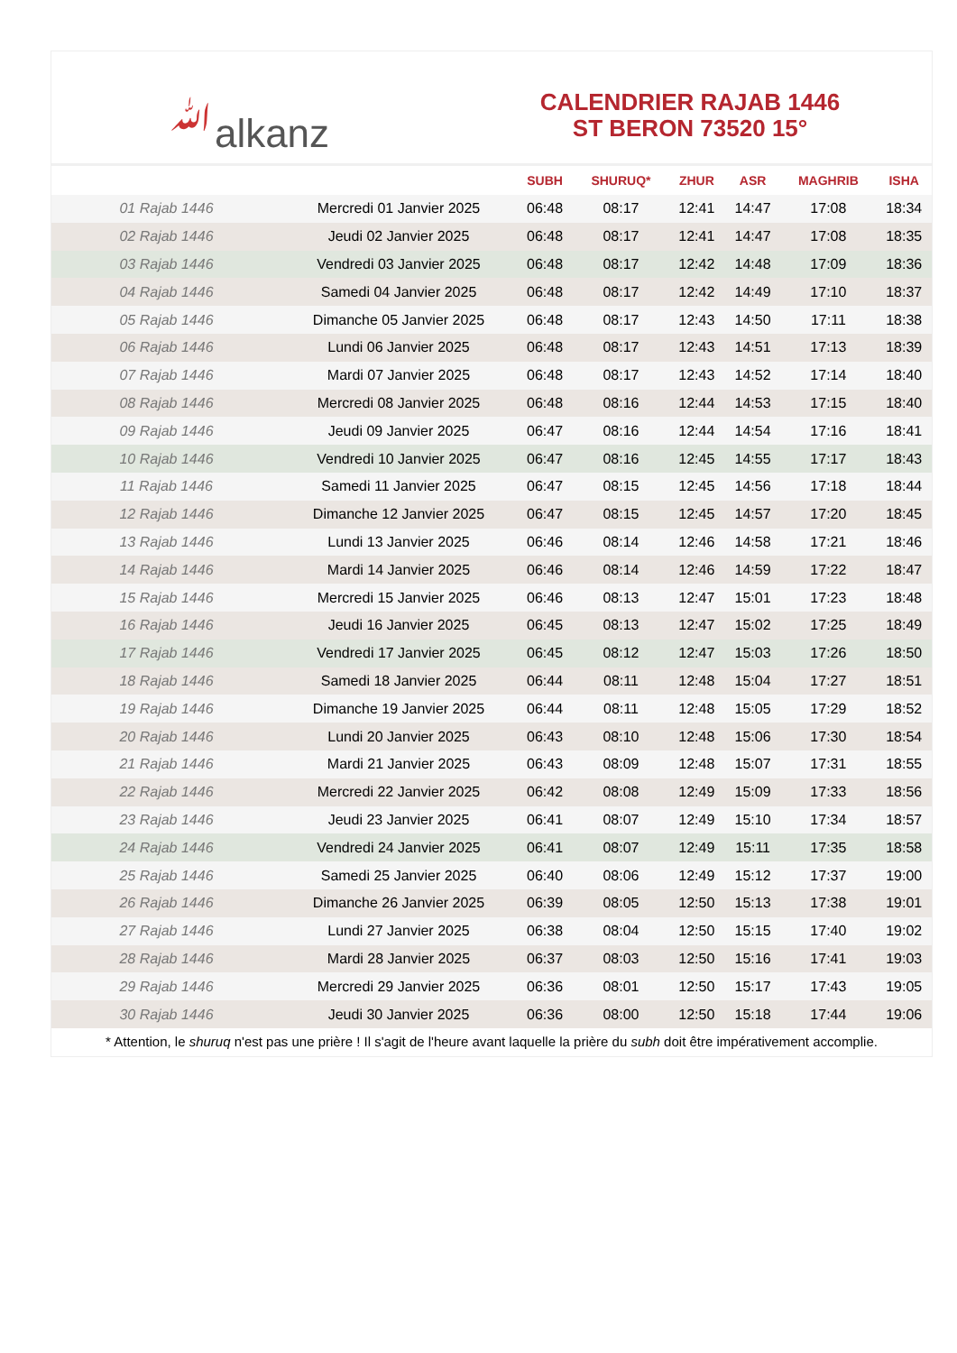ﷲalkanz
CALENDRIER RAJAB 1446
ST BERON 73520 15°
| | | SUBH | SHURUQ* | ZHUR | ASR | MAGHRIB | ISHA |
| --- | --- | --- | --- | --- | --- | --- | --- |
| 01 Rajab 1446 | Mercredi 01 Janvier 2025 | 06:48 | 08:17 | 12:41 | 14:47 | 17:08 | 18:34 |
| 02 Rajab 1446 | Jeudi 02 Janvier 2025 | 06:48 | 08:17 | 12:41 | 14:47 | 17:08 | 18:35 |
| 03 Rajab 1446 | Vendredi 03 Janvier 2025 | 06:48 | 08:17 | 12:42 | 14:48 | 17:09 | 18:36 |
| 04 Rajab 1446 | Samedi 04 Janvier 2025 | 06:48 | 08:17 | 12:42 | 14:49 | 17:10 | 18:37 |
| 05 Rajab 1446 | Dimanche 05 Janvier 2025 | 06:48 | 08:17 | 12:43 | 14:50 | 17:11 | 18:38 |
| 06 Rajab 1446 | Lundi 06 Janvier 2025 | 06:48 | 08:17 | 12:43 | 14:51 | 17:13 | 18:39 |
| 07 Rajab 1446 | Mardi 07 Janvier 2025 | 06:48 | 08:17 | 12:43 | 14:52 | 17:14 | 18:40 |
| 08 Rajab 1446 | Mercredi 08 Janvier 2025 | 06:48 | 08:16 | 12:44 | 14:53 | 17:15 | 18:40 |
| 09 Rajab 1446 | Jeudi 09 Janvier 2025 | 06:47 | 08:16 | 12:44 | 14:54 | 17:16 | 18:41 |
| 10 Rajab 1446 | Vendredi 10 Janvier 2025 | 06:47 | 08:16 | 12:45 | 14:55 | 17:17 | 18:43 |
| 11 Rajab 1446 | Samedi 11 Janvier 2025 | 06:47 | 08:15 | 12:45 | 14:56 | 17:18 | 18:44 |
| 12 Rajab 1446 | Dimanche 12 Janvier 2025 | 06:47 | 08:15 | 12:45 | 14:57 | 17:20 | 18:45 |
| 13 Rajab 1446 | Lundi 13 Janvier 2025 | 06:46 | 08:14 | 12:46 | 14:58 | 17:21 | 18:46 |
| 14 Rajab 1446 | Mardi 14 Janvier 2025 | 06:46 | 08:14 | 12:46 | 14:59 | 17:22 | 18:47 |
| 15 Rajab 1446 | Mercredi 15 Janvier 2025 | 06:46 | 08:13 | 12:47 | 15:01 | 17:23 | 18:48 |
| 16 Rajab 1446 | Jeudi 16 Janvier 2025 | 06:45 | 08:13 | 12:47 | 15:02 | 17:25 | 18:49 |
| 17 Rajab 1446 | Vendredi 17 Janvier 2025 | 06:45 | 08:12 | 12:47 | 15:03 | 17:26 | 18:50 |
| 18 Rajab 1446 | Samedi 18 Janvier 2025 | 06:44 | 08:11 | 12:48 | 15:04 | 17:27 | 18:51 |
| 19 Rajab 1446 | Dimanche 19 Janvier 2025 | 06:44 | 08:11 | 12:48 | 15:05 | 17:29 | 18:52 |
| 20 Rajab 1446 | Lundi 20 Janvier 2025 | 06:43 | 08:10 | 12:48 | 15:06 | 17:30 | 18:54 |
| 21 Rajab 1446 | Mardi 21 Janvier 2025 | 06:43 | 08:09 | 12:48 | 15:07 | 17:31 | 18:55 |
| 22 Rajab 1446 | Mercredi 22 Janvier 2025 | 06:42 | 08:08 | 12:49 | 15:09 | 17:33 | 18:56 |
| 23 Rajab 1446 | Jeudi 23 Janvier 2025 | 06:41 | 08:07 | 12:49 | 15:10 | 17:34 | 18:57 |
| 24 Rajab 1446 | Vendredi 24 Janvier 2025 | 06:41 | 08:07 | 12:49 | 15:11 | 17:35 | 18:58 |
| 25 Rajab 1446 | Samedi 25 Janvier 2025 | 06:40 | 08:06 | 12:49 | 15:12 | 17:37 | 19:00 |
| 26 Rajab 1446 | Dimanche 26 Janvier 2025 | 06:39 | 08:05 | 12:50 | 15:13 | 17:38 | 19:01 |
| 27 Rajab 1446 | Lundi 27 Janvier 2025 | 06:38 | 08:04 | 12:50 | 15:15 | 17:40 | 19:02 |
| 28 Rajab 1446 | Mardi 28 Janvier 2025 | 06:37 | 08:03 | 12:50 | 15:16 | 17:41 | 19:03 |
| 29 Rajab 1446 | Mercredi 29 Janvier 2025 | 06:36 | 08:01 | 12:50 | 15:17 | 17:43 | 19:05 |
| 30 Rajab 1446 | Jeudi 30 Janvier 2025 | 06:36 | 08:00 | 12:50 | 15:18 | 17:44 | 19:06 |
* Attention, le shuruq n'est pas une prière ! Il s'agit de l'heure avant laquelle la prière du subh doit être impérativement accomplie.